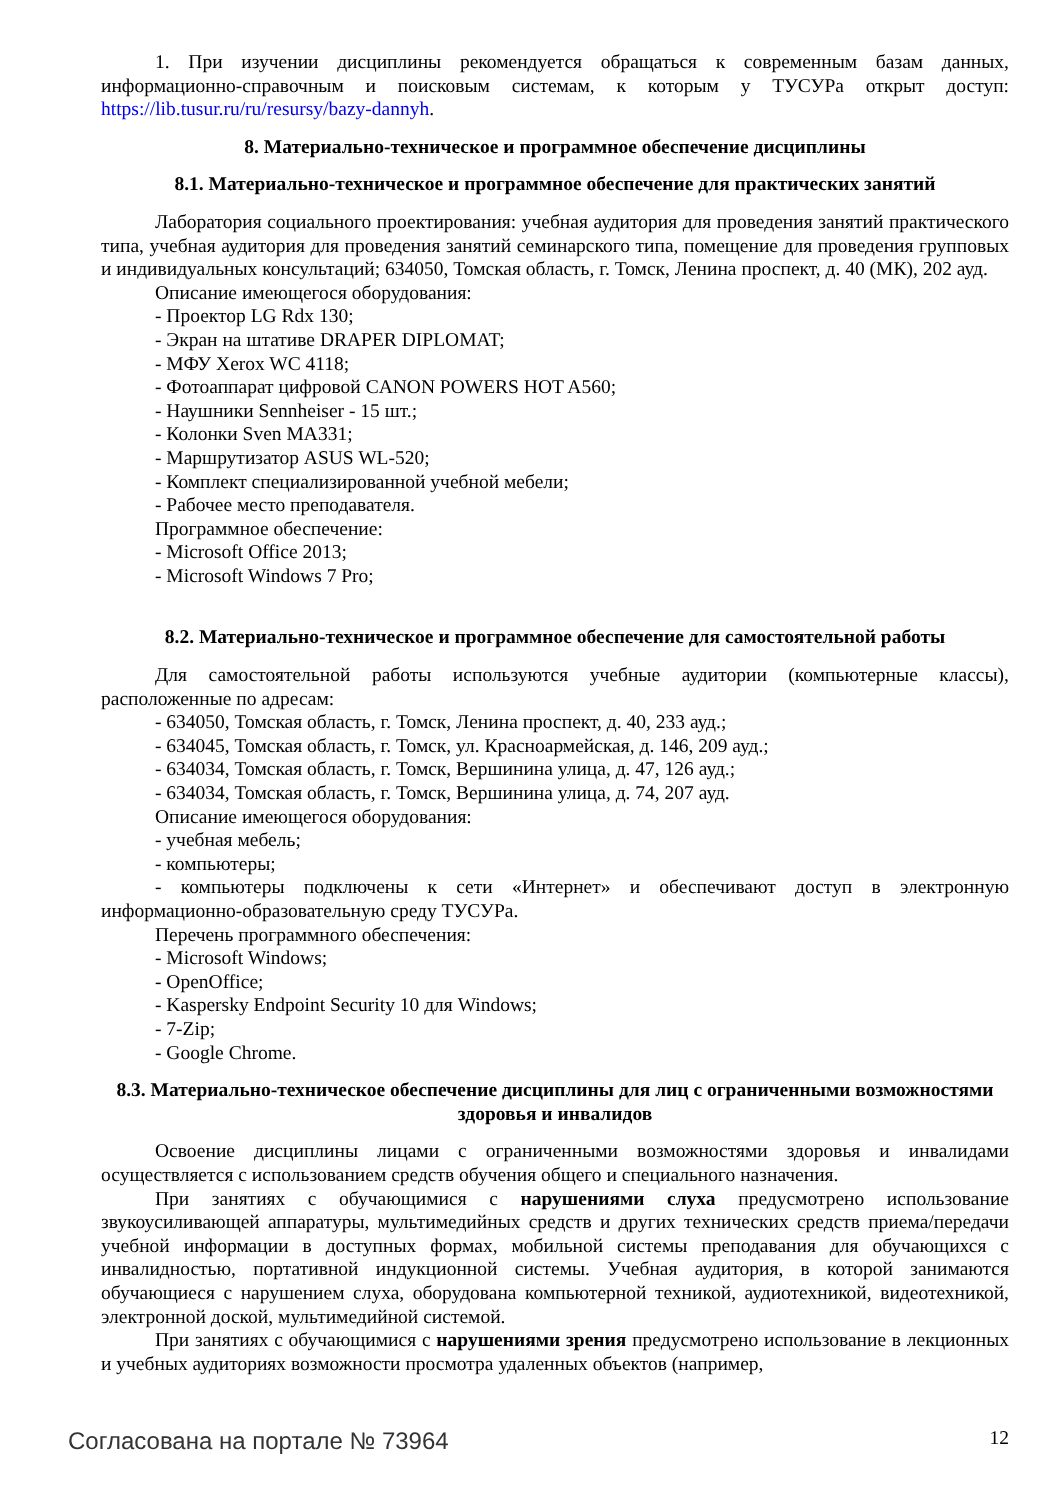1. При изучении дисциплины рекомендуется обращаться к современным базам данных, информационно-справочным и поисковым системам, к которым у ТУСУРа открыт доступ: https://lib.tusur.ru/ru/resursy/bazy-dannyh.
8. Материально-техническое и программное обеспечение дисциплины
8.1. Материально-техническое и программное обеспечение для практических занятий
Лаборатория социального проектирования: учебная аудитория для проведения занятий практического типа, учебная аудитория для проведения занятий семинарского типа, помещение для проведения групповых и индивидуальных консультаций; 634050, Томская область, г. Томск, Ленина проспект, д. 40 (МК), 202 ауд.
Описание имеющегося оборудования:
- Проектор LG Rdx 130;
- Экран на штативе DRAPER DIPLOMAT;
- МФУ Xerox WC 4118;
- Фотоаппарат цифровой CANON POWERS HOT A560;
- Наушники Sennheiser - 15 шт.;
- Колонки Sven MA331;
- Маршрутизатор ASUS WL-520;
- Комплект специализированной учебной мебели;
- Рабочее место преподавателя.
Программное обеспечение:
- Microsoft Office 2013;
- Microsoft Windows 7 Pro;
8.2. Материально-техническое и программное обеспечение для самостоятельной работы
Для самостоятельной работы используются учебные аудитории (компьютерные классы), расположенные по адресам:
- 634050, Томская область, г. Томск, Ленина проспект, д. 40, 233 ауд.;
- 634045, Томская область, г. Томск, ул. Красноармейская, д. 146, 209 ауд.;
- 634034, Томская область, г. Томск, Вершинина улица, д. 47, 126 ауд.;
- 634034, Томская область, г. Томск, Вершинина улица, д. 74, 207 ауд.
Описание имеющегося оборудования:
- учебная мебель;
- компьютеры;
- компьютеры подключены к сети «Интернет» и обеспечивают доступ в электронную информационно-образовательную среду ТУСУРа.
Перечень программного обеспечения:
- Microsoft Windows;
- OpenOffice;
- Kaspersky Endpoint Security 10 для Windows;
- 7-Zip;
- Google Chrome.
8.3. Материально-техническое обеспечение дисциплины для лиц с ограниченными возможностями здоровья и инвалидов
Освоение дисциплины лицами с ограниченными возможностями здоровья и инвалидами осуществляется с использованием средств обучения общего и специального назначения.
При занятиях с обучающимися с нарушениями слуха предусмотрено использование звукоусиливающей аппаратуры, мультимедийных средств и других технических средств приема/передачи учебной информации в доступных формах, мобильной системы преподавания для обучающихся с инвалидностью, портативной индукционной системы. Учебная аудитория, в которой занимаются обучающиеся с нарушением слуха, оборудована компьютерной техникой, аудиотехникой, видеотехникой, электронной доской, мультимедийной системой.
При занятиях с обучающимися с нарушениями зрения предусмотрено использование в лекционных и учебных аудиториях возможности просмотра удаленных объектов (например,
Согласована на портале № 73964 12